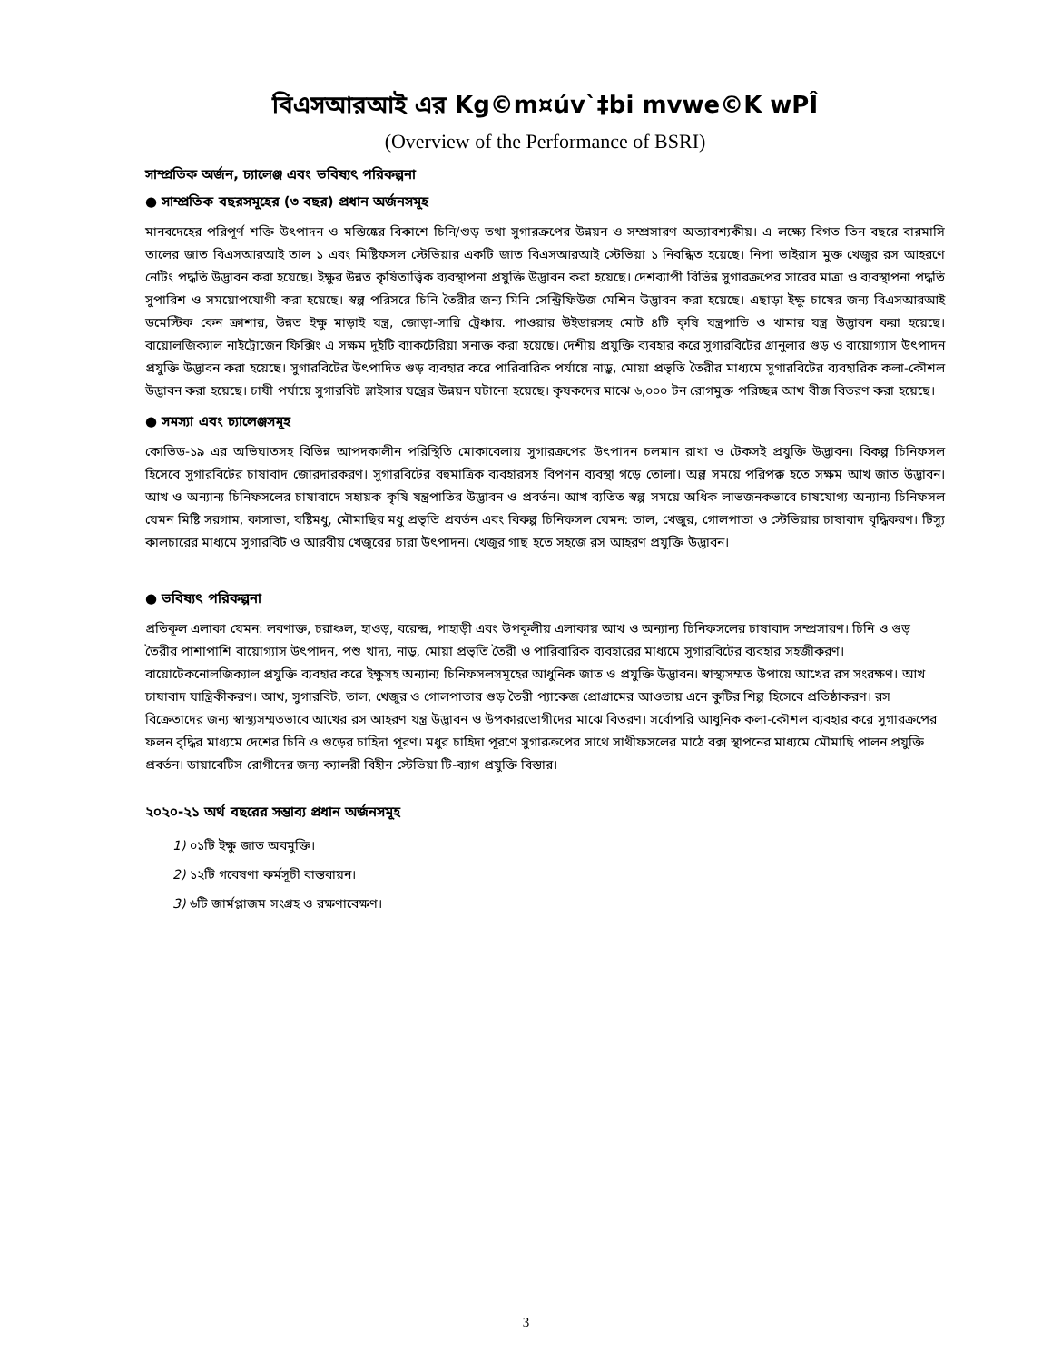বিএসআরআই এর Kg©m¤úv`‡bi mvwe©K wPÎ
(Overview of the Performance of BSRI)
সাম্প্রতিক অর্জন, চ্যালেঞ্জ এবং ভবিষ্যৎ পরিকল্পনা
● সাম্প্রতিক বছরসমূহের (৩ বছর) প্রধান অর্জনসমূহ
মানবদেহের পরিপূর্ণ শক্তি উৎপাদন ও মস্তিষ্কের বিকাশে চিনি/গুড় তথা সুগারক্রপের উন্নয়ন ও সম্প্রসারণ অত্যাবশ্যকীয়। এ লক্ষ্যে বিগত তিন বছরে বারমাসি তালের জাত বিএসআরআই তাল ১ এবং মিষ্টিফসল স্টেভিয়ার একটি জাত বিএসআরআই স্টেভিয়া ১ নিবন্ধিত হয়েছে। নিপা ভাইরাস মুক্ত খেজুর রস আহরণে নেটিং পদ্ধতি উদ্ভাবন করা হয়েছে। ইক্ষুর উন্নত কৃষিতাত্ত্বিক ব্যবস্থাপনা প্রযুক্তি উদ্ভাবন করা হয়েছে। দেশব্যাপী বিভিন্ন সুগারক্রপের সারের মাত্রা ও ব্যবস্থাপনা পদ্ধতি সুপারিশ ও সময়োপযোগী করা হয়েছে। স্বল্প পরিসরে চিনি তৈরীর জন্য মিনি সেন্ট্রিফিউজ মেশিন উদ্ভাবন করা হয়েছে। এছাড়া ইক্ষু চাষের জন্য বিএসআরআই ডমেস্টিক কেন ক্রাশার, উন্নত ইক্ষু মাড়াই যন্ত্র, জোড়া-সারি ট্রেঞ্চার. পাওয়ার উইডারসহ মোট ৪টি কৃষি যন্ত্রপাতি ও খামার যন্ত্র উদ্ভাবন করা হয়েছে। বায়োলজিক্যাল নাইট্রোজেন ফিক্সিং এ সক্ষম দুইটি ব্যাকটেরিয়া সনাক্ত করা হয়েছে। দেশীয় প্রযুক্তি ব্যবহার করে সুগারবিটের গ্রানুলার গুড় ও বায়োগ্যাস উৎপাদন প্রযুক্তি উদ্ভাবন করা হয়েছে। সুগারবিটের উৎপাদিত গুড় ব্যবহার করে পারিবারিক পর্যায়ে নাড়ু, মোয়া প্রভৃতি তৈরীর মাধ্যমে সুগারবিটের ব্যবহারিক কলা-কৌশল উদ্ভাবন করা হয়েছে। চাষী পর্যায়ে সুগারবিট স্লাইসার যন্ত্রের উন্নয়ন ঘটানো হয়েছে। কৃষকদের মাঝে ৬,০০০ টন রোগমুক্ত পরিচ্ছন্ন আখ বীজ বিতরণ করা হয়েছে।
● সমস্যা এবং চ্যালেঞ্জসমূহ
কোভিড-১৯ এর অভিঘাতসহ বিভিন্ন আপদকালীন পরিস্থিতি মোকাবেলায় সুগারক্রপের উৎপাদন চলমান রাখা ও টেকসই প্রযুক্তি উদ্ভাবন। বিকল্প চিনিফসল হিসেবে সুগারবিটের চাষাবাদ জোরদারকরণ। সুগারবিটের বহুমাত্রিক ব্যবহারসহ বিপণন ব্যবস্থা গড়ে তোলা। অল্প সময়ে পরিপক্ক হতে সক্ষম আখ জাত উদ্ভাবন। আখ ও অন্যান্য চিনিফসলের চাষাবাদে সহায়ক কৃষি যন্ত্রপাতির উদ্ভাবন ও প্রবর্তন। আখ ব্যতিত স্বল্প সময়ে অধিক লাভজনকভাবে চাষযোগ্য অন্যান্য চিনিফসল যেমন মিষ্টি সরগাম, কাসাভা, যষ্টিমধু, মৌমাছির মধু প্রভৃতি প্রবর্তন এবং বিকল্প চিনিফসল যেমন: তাল, খেজুর, গোলপাতা ও স্টেভিয়ার চাষাবাদ বৃদ্ধিকরণ। টিস্যু কালচারের মাধ্যমে সুগারবিট ও আরবীয় খেজুরের চারা উৎপাদন। খেজুর গাছ হতে সহজে রস আহরণ প্রযুক্তি উদ্ভাবন।
● ভবিষ্যৎ পরিকল্পনা
প্রতিকূল এলাকা যেমন: লবণাক্ত, চরাঞ্চল, হাওড়, বরেন্দ্র, পাহাড়ী এবং উপকূলীয় এলাকায় আখ ও অন্যান্য চিনিফসলের চাষাবাদ সম্প্রসারণ। চিনি ও গুড় তৈরীর পাশাপাশি বায়োগ্যাস উৎপাদন, পশু খাদ্য, নাড়ু, মোয়া প্রভৃতি তৈরী ও পারিবারিক ব্যবহারের মাধ্যমে সুগারবিটের ব্যবহার সহজীকরণ। বায়োটেকনোলজিক্যাল প্রযুক্তি ব্যবহার করে ইক্ষুসহ অন্যান্য চিনিফসলসমূহের আধুনিক জাত ও প্রযুক্তি উদ্ভাবন। স্বাস্থ্যসম্মত উপায়ে আখের রস সংরক্ষণ। আখ চাষাবাদ যান্ত্রিকীকরণ। আখ, সুগারবিট, তাল, খেজুর ও গোলপাতার গুড় তৈরী প্যাকেজ প্রোগ্রামের আওতায় এনে কুটির শিল্প হিসেবে প্রতিষ্ঠাকরণ। রস বিক্রেতাদের জন্য স্বাস্থ্যসম্মতভাবে আখের রস আহরণ যন্ত্র উদ্ভাবন ও উপকারভোগীদের মাঝে বিতরণ। সর্বোপরি আধুনিক কলা-কৌশল ব্যবহার করে সুগারক্রপের ফলন বৃদ্ধির মাধ্যমে দেশের চিনি ও গুড়ের চাহিদা পূরণ। মধুর চাহিদা পূরণে সুগারক্রপের সাথে সাথীফসলের মাঠে বক্স স্থাপনের মাধ্যমে মৌমাছি পালন প্রযুক্তি প্রবর্তন। ডায়াবেটিস রোগীদের জন্য ক্যালরী বিহীন স্টেভিয়া টি-ব্যাগ প্রযুক্তি বিস্তার।
২০২০-২১ অর্থ বছরের সম্ভাব্য প্রধান অর্জনসমূহ
1) ০১টি ইক্ষু জাত অবমুক্তি।
2) ১২টি গবেষণা কর্মসূচী বাস্তবায়ন।
3) ৬টি জার্মপ্লাজম সংগ্রহ ও রক্ষণাবেক্ষণ।
3